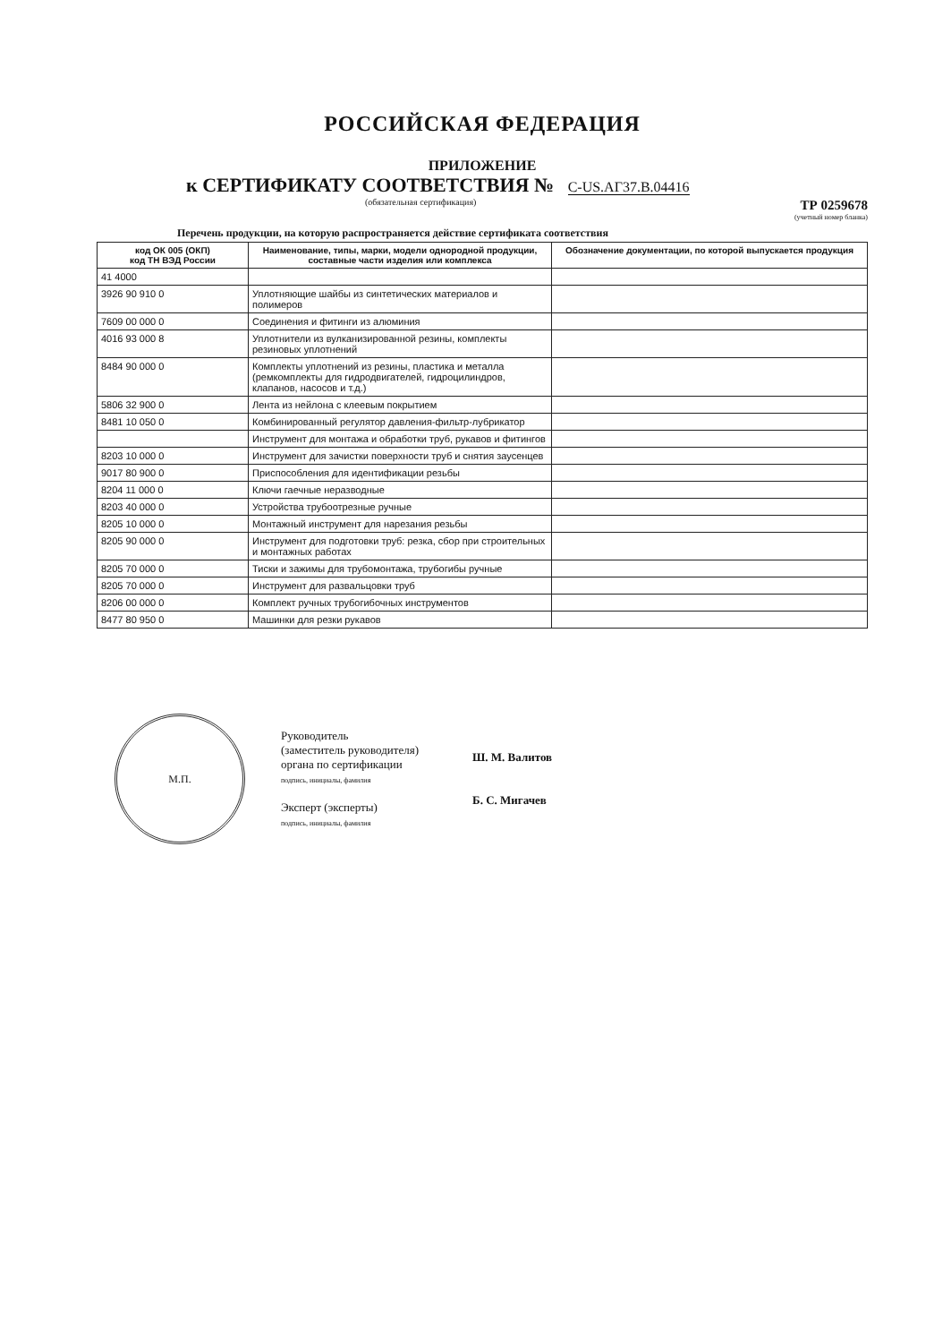РОССИЙСКАЯ ФЕДЕРАЦИЯ
ПРИЛОЖЕНИЕ
к СЕРТИФИКАТУ СООТВЕТСТВИЯ № C-US.АГ37.B.04416
(обязательная сертификация)
ТР 0259678
(учетный номер бланка)
Перечень продукции, на которую распространяется действие сертификата соответствия
| код ОК 005 (ОКП) код ТН ВЭД России | Наименование, типы, марки, модели однородной продукции, составные части изделия или комплекса | Обозначение документации, по которой выпускается продукция |
| --- | --- | --- |
| 41 4000 | | |
| 3926 90 910 0 | Уплотняющие шайбы из синтетических материалов и полимеров | |
| 7609 00 000 0 | Соединения и фитинги из алюминия | |
| 4016 93 000 8 | Уплотнители из вулканизированной резины, комплекты резиновых уплотнений | |
| 8484 90 000 0 | Комплекты уплотнений из резины, пластика и металла (ремкомплекты для гидродвигателей, гидроцилиндров, клапанов, насосов и т.д.) | |
| 5806 32 900 0 | Лента из нейлона с клеевым покрытием | |
| 8481 10 050 0 | Комбинированный регулятор давления-фильтр-лубрикатор | |
| | Инструмент для монтажа и обработки труб, рукавов и фитингов | |
| 8203 10 000 0 | Инструмент для зачистки поверхности труб и снятия заусенцев | |
| 9017 80 900 0 | Приспособления для идентификации резьбы | |
| 8204 11 000 0 | Ключи гаечные неразводные | |
| 8203 40 000 0 | Устройства трубоотрезные ручные | |
| 8205 10 000 0 | Монтажный инструмент для нарезания резьбы | |
| 8205 90 000 0 | Инструмент для подготовки труб: резка, сбор при строительных и монтажных работах | |
| 8205 70 000 0 | Тиски и зажимы для трубомонтажа, трубогибы ручные | |
| 8205 70 000 0 | Инструмент для развальцовки труб | |
| 8206 00 000 0 | Комплект ручных трубогибочных инструментов | |
| 8477 80 950 0 | Машинки для резки рукавов | |
М.П.
Руководитель
(заместитель руководителя)
органа по сертификации
подпись, инициалы, фамилия
Эксперт (эксперты)
подпись, инициалы, фамилия
Ш. М. Валитов
Б. С. Мигачев